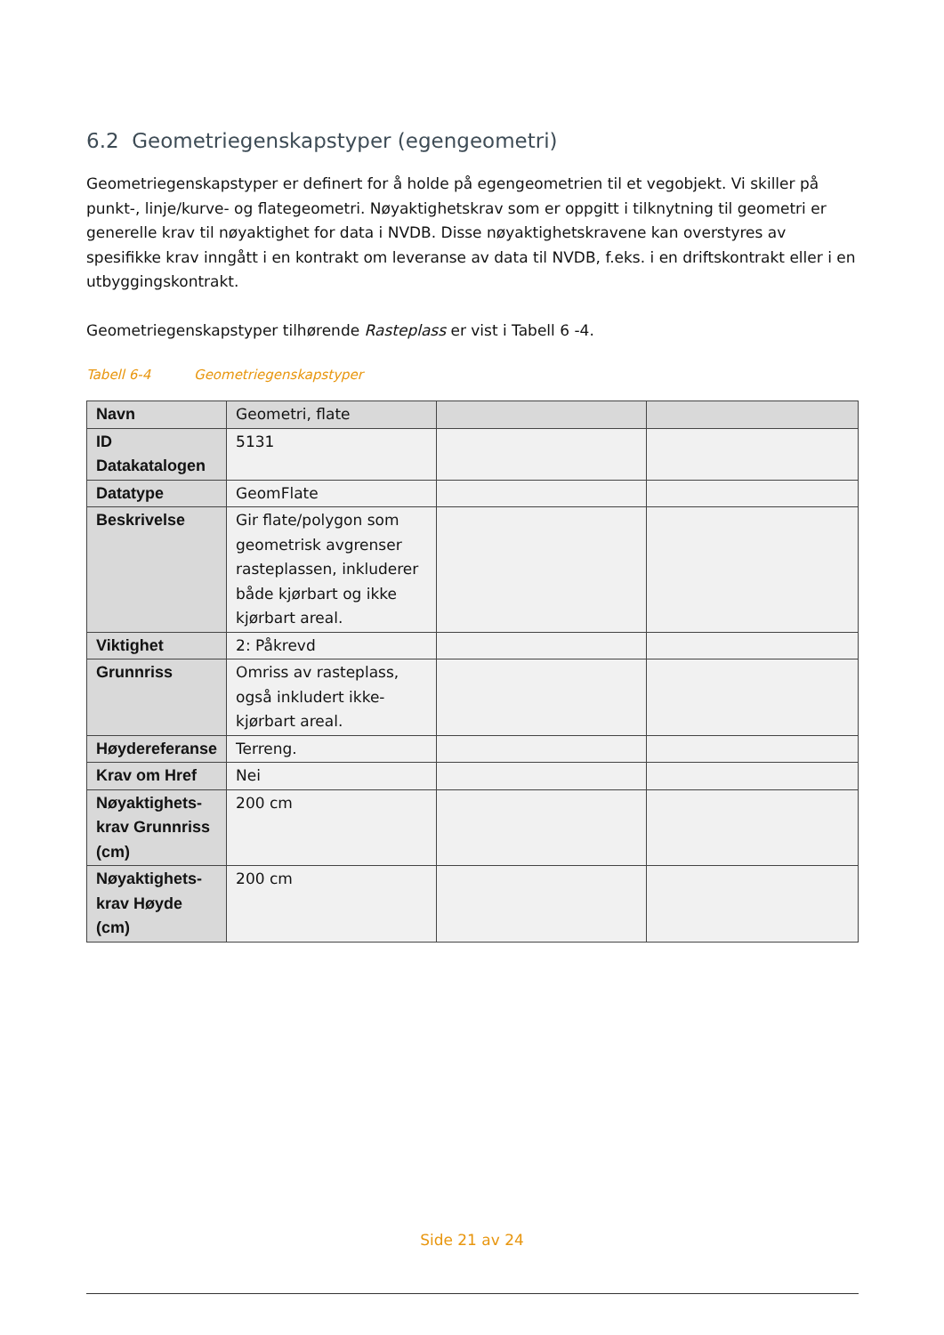6.2 Geometriegenskapstyper (egengeometri)
Geometriegenskapstyper er definert for å holde på egengeometrien til et vegobjekt. Vi skiller på punkt-, linje/kurve- og flategeometri. Nøyaktighetskrav som er oppgitt i tilknytning til geometri er generelle krav til nøyaktighet for data i NVDB. Disse nøyaktighetskravene kan overstyres av spesifikke krav inngått i en kontrakt om leveranse av data til NVDB, f.eks. i en driftskontrakt eller i en utbyggingskontrakt.
Geometriegenskapstyper tilhørende Rasteplass er vist i Tabell 6 -4.
Tabell 6-4 Geometriegenskapstyper
| Navn | Geometri, flate | | |
| ID Datakatalogen | 5131 | | |
| Datatype | GeomFlate | | |
| Beskrivelse | Gir flate/polygon som geometrisk avgrenser rasteplassen, inkluderer både kjørbart og ikke kjørbart areal. | | |
| Viktighet | 2: Påkrevd | | |
| Grunnriss | Omriss av rasteplass, også inkludert ikke-kjørbart areal. | | |
| Høydereferanse | Terreng. | | |
| Krav om Href | Nei | | |
| Nøyaktighets-krav Grunnriss (cm) | 200 cm | | |
| Nøyaktighets-krav Høyde (cm) | 200 cm | | |
Side 21 av 24